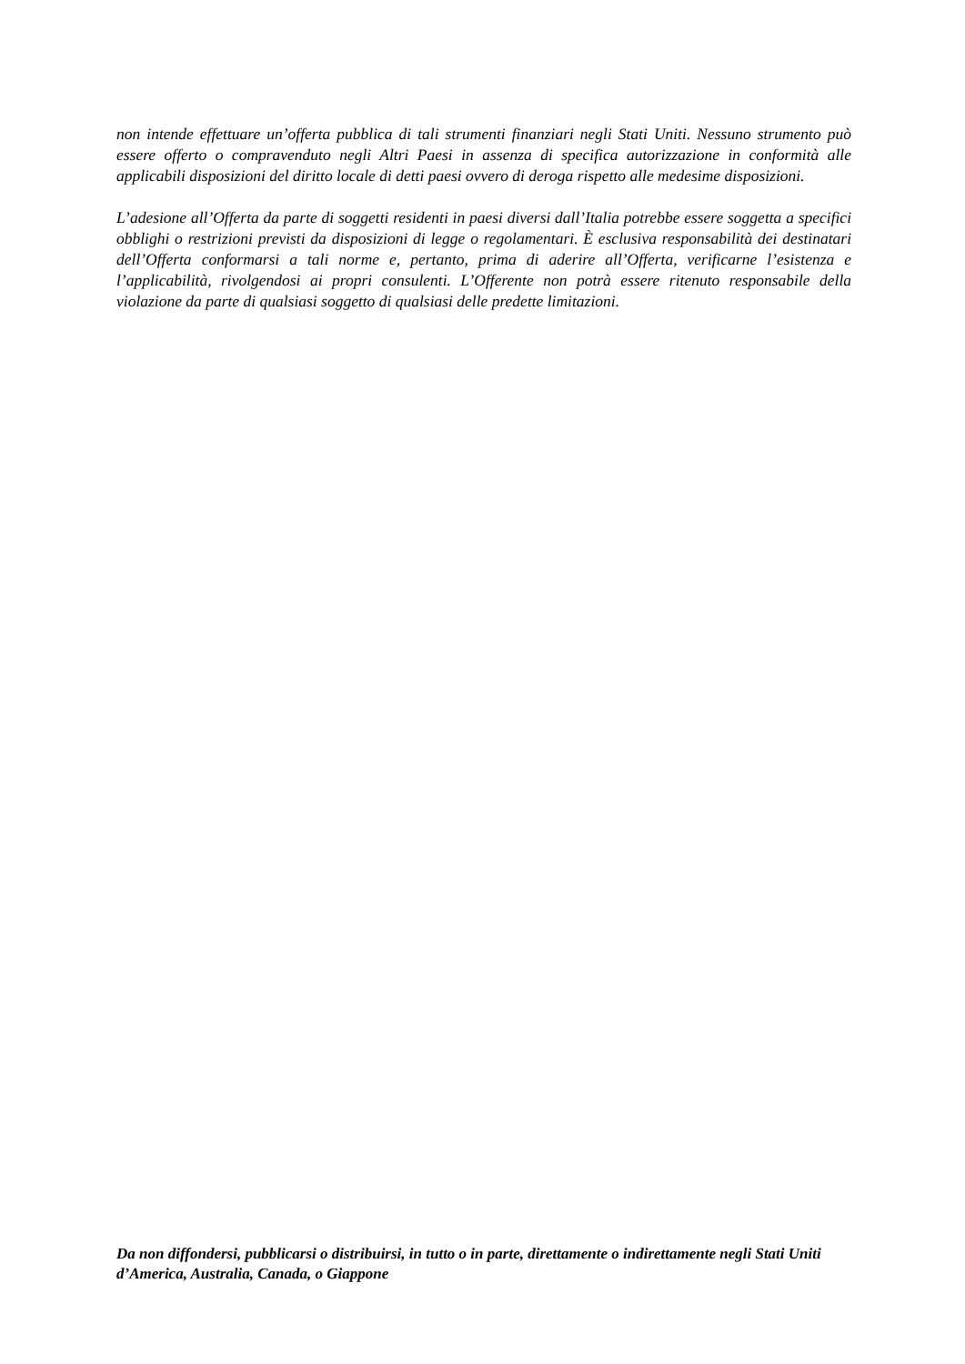non intende effettuare un’offerta pubblica di tali strumenti finanziari negli Stati Uniti. Nessuno strumento può essere offerto o compravenduto negli Altri Paesi in assenza di specifica autorizzazione in conformità alle applicabili disposizioni del diritto locale di detti paesi ovvero di deroga rispetto alle medesime disposizioni.
L’adesione all’Offerta da parte di soggetti residenti in paesi diversi dall’Italia potrebbe essere soggetta a specifici obblighi o restrizioni previsti da disposizioni di legge o regolamentari. È esclusiva responsabilità dei destinatari dell’Offerta conformarsi a tali norme e, pertanto, prima di aderire all’Offerta, verificarne l’esistenza e l’applicabilità, rivolgendosi ai propri consulenti. L’Offerente non potrà essere ritenuto responsabile della violazione da parte di qualsiasi soggetto di qualsiasi delle predette limitazioni.
Da non diffondersi, pubblicarsi o distribuirsi, in tutto o in parte, direttamente o indirettamente negli Stati Uniti d’America, Australia, Canada, o Giappone